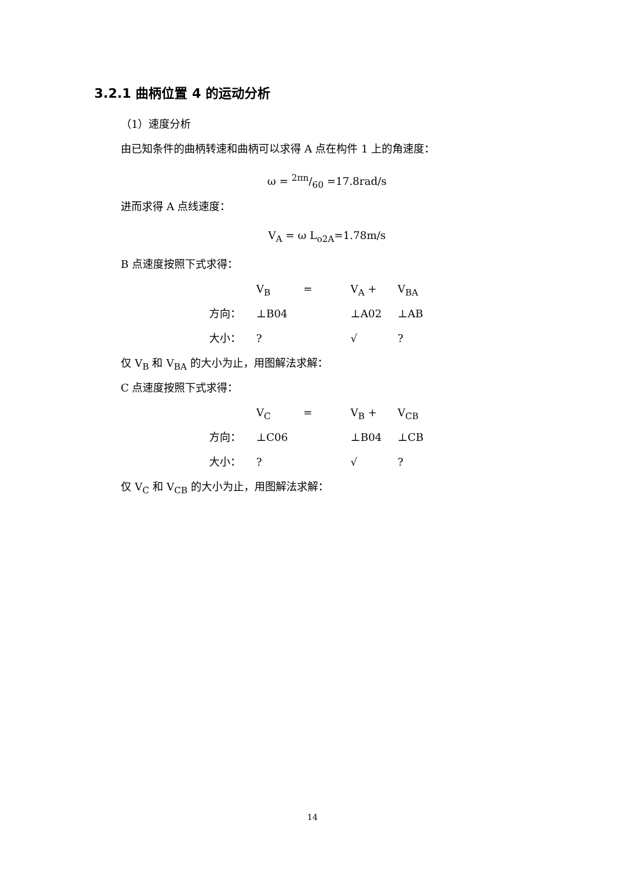3.2.1 曲柄位置 4 的运动分析
（1）速度分析
由已知条件的曲柄转速和曲柄可以求得 A 点在构件 1 上的角速度：
ω = 2πn/60 =17.8rad/s
进而求得 A 点线速度：
V<sub>A</sub> = ω L<sub>o2A</sub>=1.78m/s
B 点速度按照下式求得：
V<sub>B</sub> = V<sub>A</sub> + V<sub>BA</sub>
方向： ⊥B04 ⊥A02 ⊥AB
大小：? √?
仅 V<sub>B</sub> 和 V<sub>BA</sub> 的大小为止，用图解法求解：
C 点速度按照下式求得：
V<sub>C</sub> = V<sub>B</sub> + V<sub>CB</sub>
方向： ⊥C06 ⊥B04 ⊥CB
大小：? √?
仅 V<sub>C</sub> 和 V<sub>CB</sub> 的大小为止，用图解法求解：
14